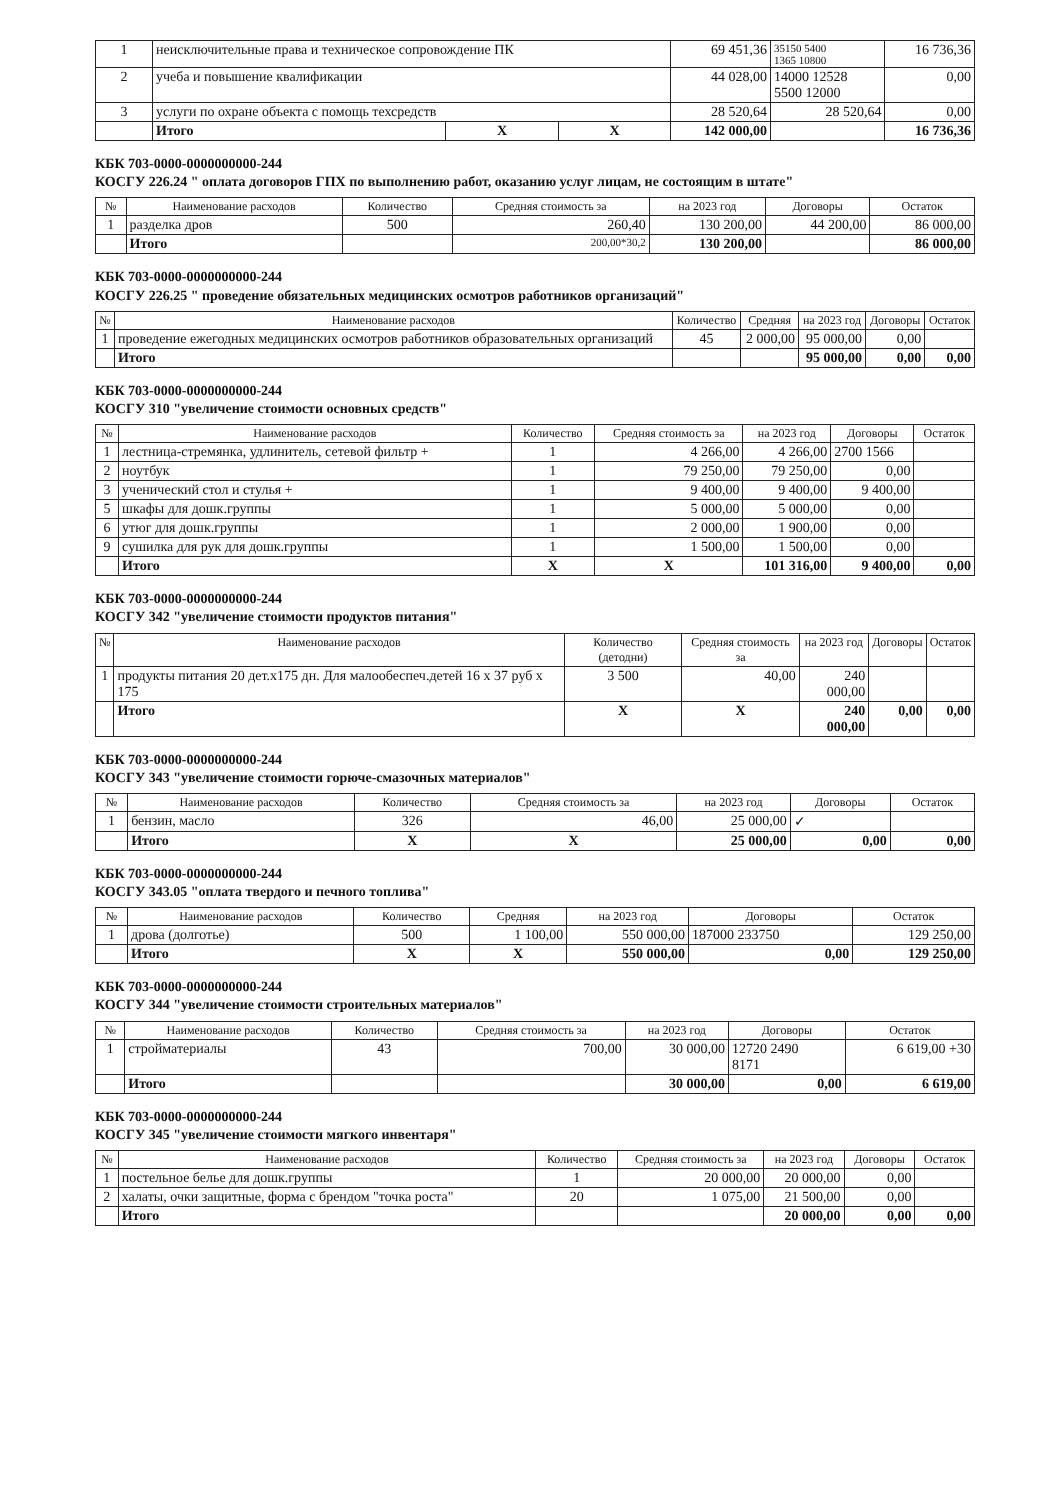| 1 | неисключительные права и техническое сопровождение ПК | | | 69 451,36 | 35150 5400 1365 10800 | 16 736,36 |
| 2 | учеба и повышение квалификации | | | 44 028,00 | 14000 12528 5500 12000 | 0,00 |
| 3 | услуги по охране объекта с помощь техсредств | | | 28 520,64 | 28 520,64 | 0,00 |
| | Итого | Х | Х | 142 000,00 | | 16 736,36 |
КБК 703-0000-0000000000-244
КОСГУ 226.24 " оплата договоров ГПХ по выполнению работ, оказанию услуг лицам, не состоящим в штате"
| № | Наименование расходов | Количество | Средняя стоимость за | на 2023 год | Договоры | Остаток |
| --- | --- | --- | --- | --- | --- | --- |
| 1 | разделка дров | 500 | 260,40 | 130 200,00 | 44 200,00 | 86 000,00 |
| | Итого | | 200,00*30,2 | 130 200,00 | | 86 000,00 |
КБК 703-0000-0000000000-244
КОСГУ 226.25 " проведение обязательных медицинских осмотров работников организаций"
| № | Наименование расходов | Количество | Средняя | на 2023 год | Договоры | Остаток |
| --- | --- | --- | --- | --- | --- | --- |
| 1 | проведение ежегодных медицинских осмотров работников образовательных организаций | 45 | 2 000,00 | 95 000,00 | 0,00 | |
| | Итого | | | 95 000,00 | 0,00 | 0,00 |
КБК 703-0000-0000000000-244
КОСГУ 310 "увеличение стоимости основных средств"
| № | Наименование расходов | Количество | Средняя стоимость за | на 2023 год | Договоры | Остаток |
| --- | --- | --- | --- | --- | --- | --- |
| 1 | лестница-стремянка, удлинитель, сетевой фильтр + | 1 | 4 266,00 | 4 266,00 | 2700 1566 | |
| 2 | ноутбук | 1 | 79 250,00 | 79 250,00 | 0,00 | |
| 3 | ученический стол и стулья + | 1 | 9 400,00 | 9 400,00 | 9 400,00 | |
| 5 | шкафы для дошк.группы | 1 | 5 000,00 | 5 000,00 | 0,00 | |
| 6 | утюг для дошк.группы | 1 | 2 000,00 | 1 900,00 | 0,00 | |
| 9 | сушилка для рук для дошк.группы | 1 | 1 500,00 | 1 500,00 | 0,00 | |
| | Итого | Х | Х | 101 316,00 | 9 400,00 | 0,00 |
КБК 703-0000-0000000000-244
КОСГУ 342 "увеличение стоимости продуктов питания"
| № | Наименование расходов | Количество (детодни) | Средняя стоимость за | на 2023 год | Договоры | Остаток |
| --- | --- | --- | --- | --- | --- | --- |
| 1 | продукты питания 20 дет.х175 дн. Для малообеспеч.детей 16 х 37 руб х 175 | 3 500 | 40,00 | 240 000,00 | | |
| | Итого | Х | Х | 240 000,00 | 0,00 | 0,00 |
КБК 703-0000-0000000000-244
КОСГУ 343 "увеличение стоимости горюче-смазочных материалов"
| № | Наименование расходов | Количество | Средняя стоимость за | на 2023 год | Договоры | Остаток |
| --- | --- | --- | --- | --- | --- | --- |
| 1 | бензин, масло | 326 | 46,00 | 25 000,00 | ✓ | |
| | Итого | Х | Х | 25 000,00 | 0,00 | 0,00 |
КБК 703-0000-0000000000-244
КОСГУ 343.05 "оплата твердого и печного топлива"
| № | Наименование расходов | Количество | Средняя | на 2023 год | Договоры | Остаток |
| --- | --- | --- | --- | --- | --- | --- |
| 1 | дрова (долготье) | 500 | 1 100,00 | 550 000,00 | 187000 233750 | 129 250,00 |
| | Итого | Х | Х | 550 000,00 | 0,00 | 129 250,00 |
КБК 703-0000-0000000000-244
КОСГУ 344 "увеличение стоимости строительных материалов"
| № | Наименование расходов | Количество | Средняя стоимость за | на 2023 год | Договоры | Остаток |
| --- | --- | --- | --- | --- | --- | --- |
| 1 | стройматериалы | 43 | 700,00 | 30 000,00 | 12720 2490 8171 | 6 619,00 +30 |
| | Итого | | | 30 000,00 | 0,00 | 6 619,00 |
КБК 703-0000-0000000000-244
КОСГУ 345 "увеличение стоимости мягкого инвентаря"
| № | Наименование расходов | Количество | Средняя стоимость за | на 2023 год | Договоры | Остаток |
| --- | --- | --- | --- | --- | --- | --- |
| 1 | постельное белье для дошк.группы | 1 | 20 000,00 | 20 000,00 | 0,00 | |
| 2 | халаты, очки защитные, форма с брендом "точка роста" | 20 | 1 075,00 | 21 500,00 | 0,00 | |
| | Итого | | | 20 000,00 | 0,00 | 0,00 |